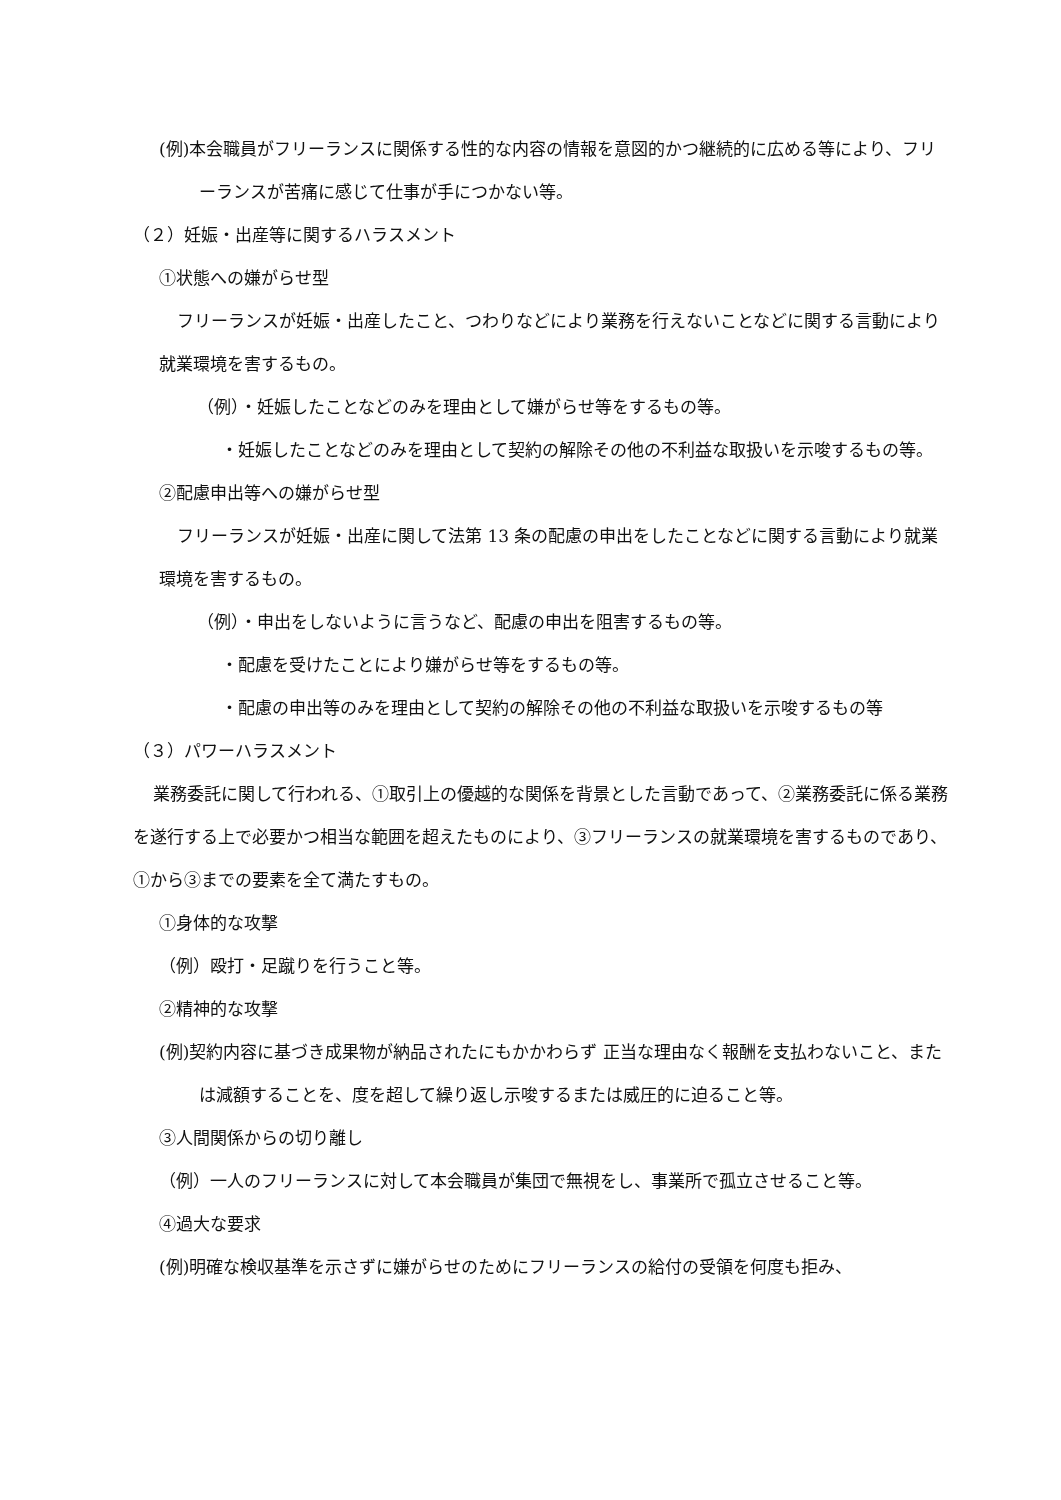(例)本会職員がフリーランスに関係する性的な内容の情報を意図的かつ継続的に広める等により、フリーランスが苦痛に感じて仕事が手につかない等。
（２）妊娠・出産等に関するハラスメント
①状態への嫌がらせ型
フリーランスが妊娠・出産したこと、つわりなどにより業務を行えないことなどに関する言動により就業環境を害するもの。
（例）・妊娠したことなどのみを理由として嫌がらせ等をするもの等。
・妊娠したことなどのみを理由として契約の解除その他の不利益な取扱いを示唆するもの等。
②配慮申出等への嫌がらせ型
フリーランスが妊娠・出産に関して法第 13 条の配慮の申出をしたことなどに関する言動により就業環境を害するもの。
（例）・申出をしないように言うなど、配慮の申出を阻害するもの等。
・配慮を受けたことにより嫌がらせ等をするもの等。
・配慮の申出等のみを理由として契約の解除その他の不利益な取扱いを示唆するもの等
（３）パワーハラスメント
業務委託に関して行われる、①取引上の優越的な関係を背景とした言動であって、②業務委託に係る業務を遂行する上で必要かつ相当な範囲を超えたものにより、③フリーランスの就業環境を害するものであり、①から③までの要素を全て満たすもの。
①身体的な攻撃
（例）殴打・足蹴りを行うこと等。
②精神的な攻撃
(例)契約内容に基づき成果物が納品されたにもかかわらず 正当な理由なく報酬を支払わないこと、または減額することを、度を超して繰り返し示唆するまたは威圧的に迫ること等。
③人間関係からの切り離し
（例）一人のフリーランスに対して本会職員が集団で無視をし、事業所で孤立させること等。
④過大な要求
(例)明確な検収基準を示さずに嫌がらせのためにフリーランスの給付の受領を何度も拒み、